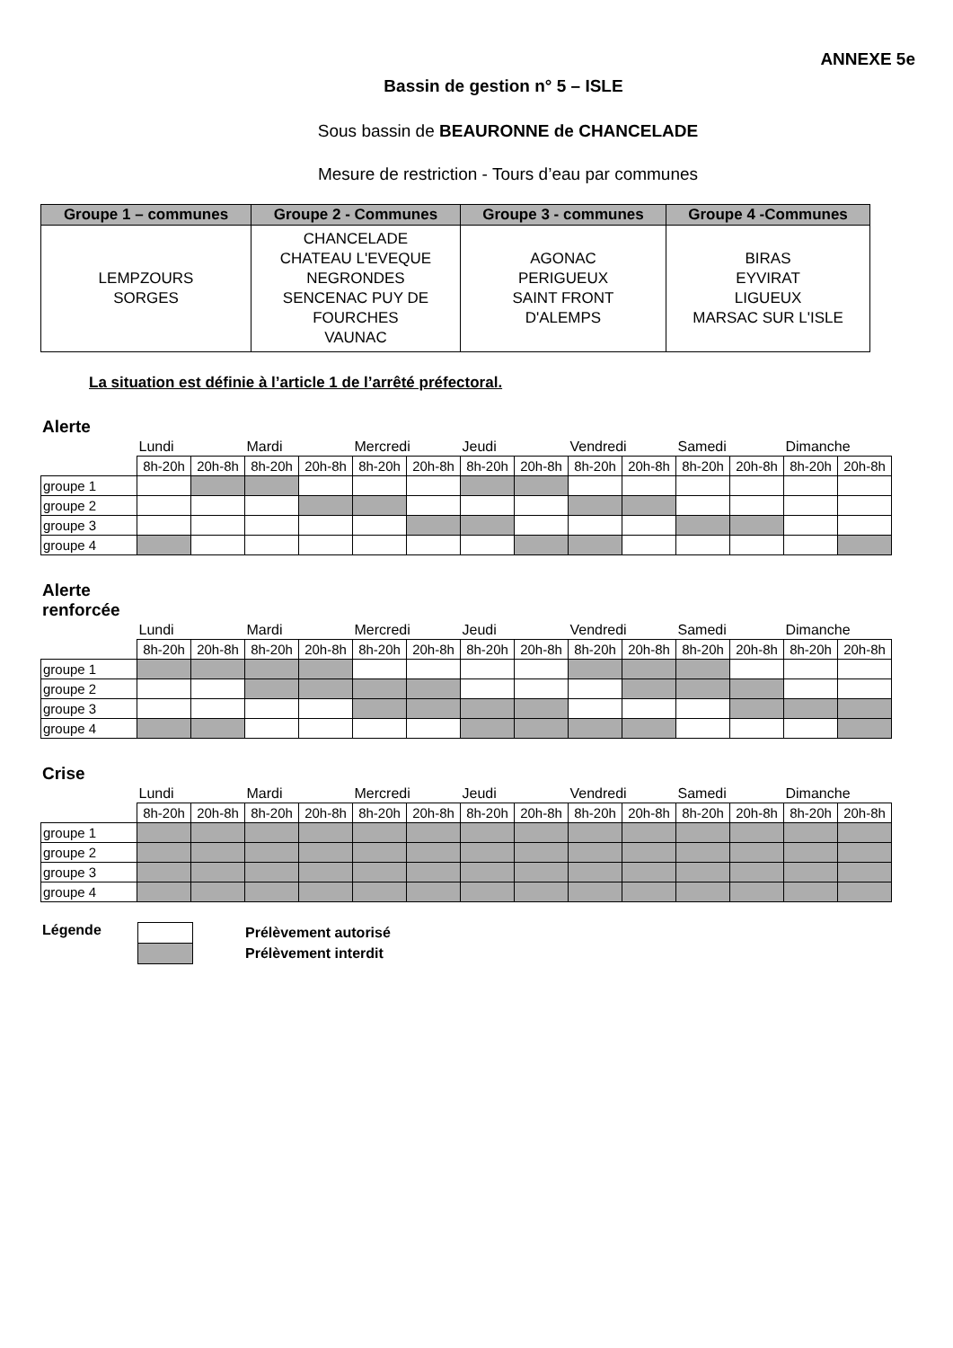ANNEXE 5e
Bassin de gestion n° 5 – ISLE
Sous bassin de BEAURONNE de CHANCELADE
Mesure de restriction - Tours d’eau par communes
| Groupe 1 – communes | Groupe 2 - Communes | Groupe 3 - communes | Groupe 4 -Communes |
| --- | --- | --- | --- |
| LEMPZOURS SORGES | CHANCELADE CHATEAU L'EVEQUE NEGRONDES SENCENAC PUY DE FOURCHES VAUNAC | AGONAC PERIGUEUX SAINT FRONT D'ALEMPS | BIRAS EYVIRAT LIGUEUX MARSAC SUR L'ISLE |
La situation est définie à l’article 1 de l’arrêté préfectoral.
Alerte
| | Lundi | | Mardi | | Mercredi | | Jeudi | | Vendredi | | Samedi | | Dimanche | |
| | 8h-20h | 20h-8h | 8h-20h | 20h-8h | 8h-20h | 20h-8h | 8h-20h | 20h-8h | 8h-20h | 20h-8h | 8h-20h | 20h-8h | 8h-20h | 20h-8h |
| groupe 1 | | | | | | | | | | | | | | |
| groupe 2 | | | | | | | | | | | | | | |
| groupe 3 | | | | | | | | | | | | | | |
| groupe 4 | | | | | | | | | | | | | | |
Alerte
renforcée
| | Lundi | | Mardi | | Mercredi | | Jeudi | | Vendredi | | Samedi | | Dimanche | |
| | 8h-20h | 20h-8h | 8h-20h | 20h-8h | 8h-20h | 20h-8h | 8h-20h | 20h-8h | 8h-20h | 20h-8h | 8h-20h | 20h-8h | 8h-20h | 20h-8h |
| groupe 1 | | | | | | | | | | | | | | |
| groupe 2 | | | | | | | | | | | | | | |
| groupe 3 | | | | | | | | | | | | | | |
| groupe 4 | | | | | | | | | | | | | | |
Crise
| | Lundi | | Mardi | | Mercredi | | Jeudi | | Vendredi | | Samedi | | Dimanche | |
| | 8h-20h | 20h-8h | 8h-20h | 20h-8h | 8h-20h | 20h-8h | 8h-20h | 20h-8h | 8h-20h | 20h-8h | 8h-20h | 20h-8h | 8h-20h | 20h-8h |
| groupe 1 | | | | | | | | | | | | | | |
| groupe 2 | | | | | | | | | | | | | | |
| groupe 3 | | | | | | | | | | | | | | |
| groupe 4 | | | | | | | | | | | | | | |
Légende
Prélèvement autorisé
Prélèvement interdit